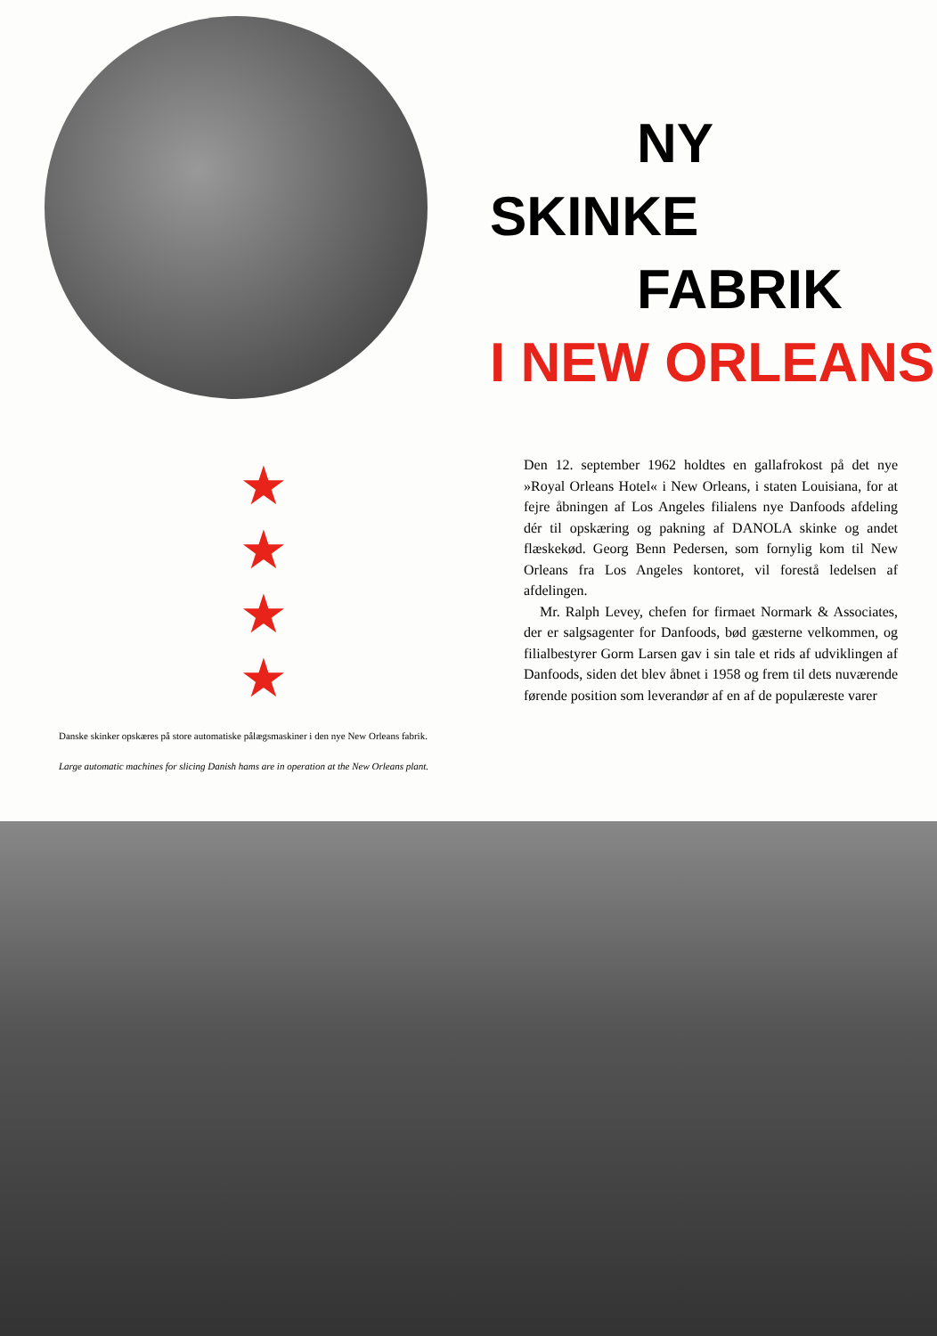NY
SKINKE
FABRIK
I NEW ORLEANS
★
★
★
★
Danske skinker opskæres på store automatiske pålægsmaskiner i den nye New Orleans fabrik.
Large automatic machines for slicing Danish hams are in operation at the New Orleans plant.
Den 12. september 1962 holdtes en gallafrokost på det nye »Royal Orleans Hotel« i New Orleans, i staten Louisiana, for at fejre åbningen af Los Angeles filialens nye Danfoods afdeling dér til opskæring og pakning af DANOLA skinke og andet flæskekød. Georg Benn Pedersen, som fornylig kom til New Orleans fra Los Angeles kontoret, vil forestå ledelsen af afdelingen.
Mr. Ralph Levey, chefen for firmaet Normark & Associates, der er salgsagenter for Danfoods, bød gæsterne velkommen, og filialbestyrer Gorm Larsen gav i sin tale et rids af udviklingen af Danfoods, siden det blev åbnet i 1958 og frem til dets nuværende førende position som leverandør af en af de populæreste varer